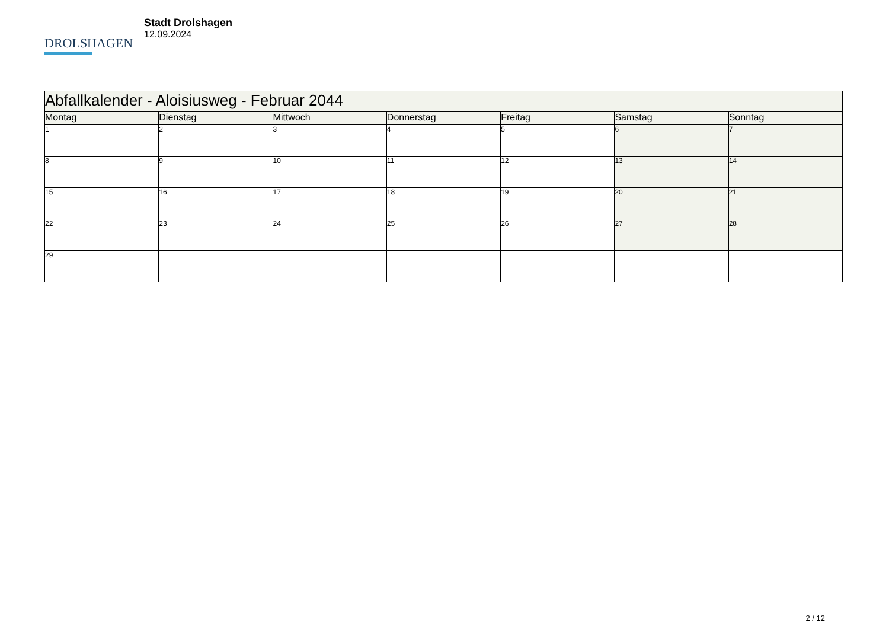DROLSHAGEN
Stadt Drolshagen
12.09.2024
| Abfallkalender - Aloisiusweg - Februar 2044 | | | | | | |
| --- | --- | --- | --- | --- | --- | --- |
| Montag | Dienstag | Mittwoch | Donnerstag | Freitag | Samstag | Sonntag |
| 1 | 2 | 3 | 4 | 5 | 6 | 7 |
| 8 | 9 | 10 | 11 | 12 | 13 | 14 |
| 15 | 16 | 17 | 18 | 19 | 20 | 21 |
| 22 | 23 | 24 | 25 | 26 | 27 | 28 |
| 29 | | | | | | |
2 / 12